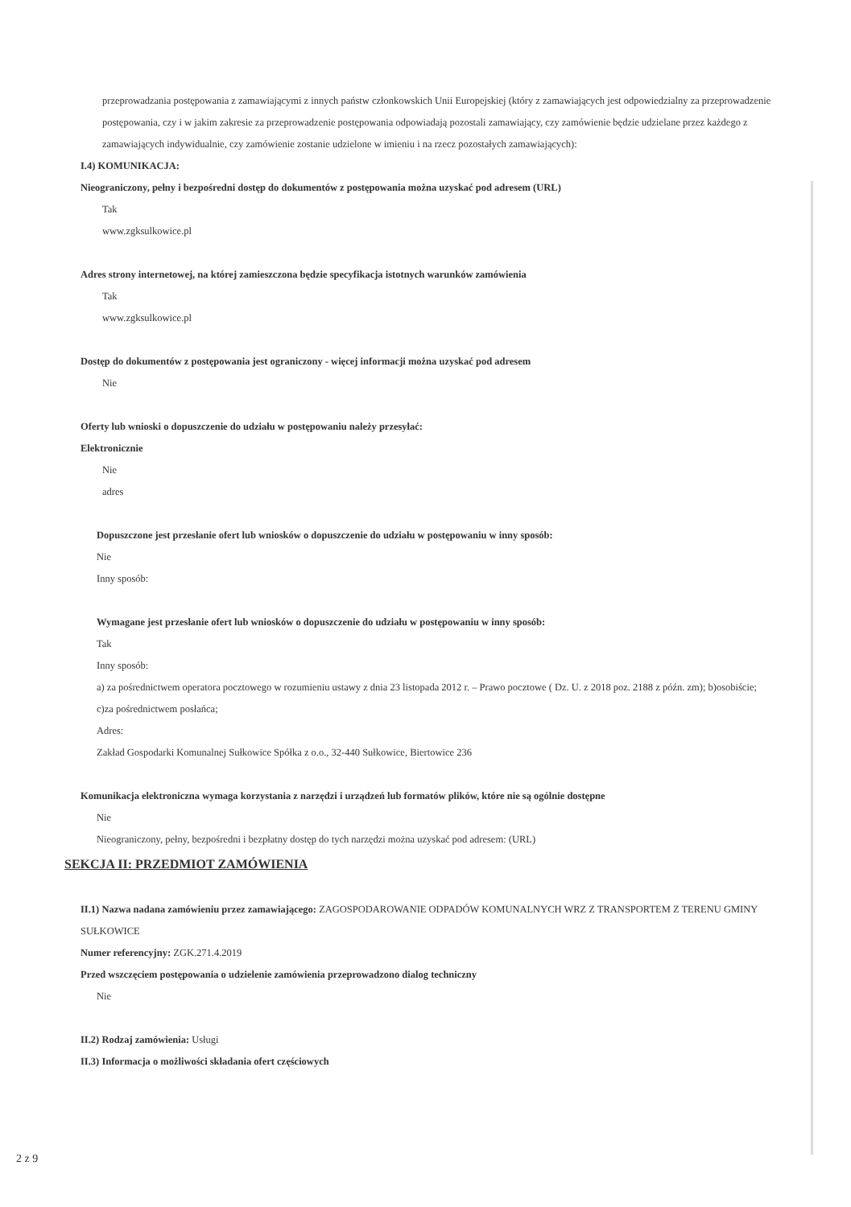przeprowadzania postępowania z zamawiającymi z innych państw członkowskich Unii Europejskiej (który z zamawiających jest odpowiedzialny za przeprowadzenie postępowania, czy i w jakim zakresie za przeprowadzenie postępowania odpowiadają pozostali zamawiający, czy zamówienie będzie udzielane przez każdego z zamawiających indywidualnie, czy zamówienie zostanie udzielone w imieniu i na rzecz pozostałych zamawiających):
I.4) KOMUNIKACJA:
Nieograniczony, pełny i bezpośredni dostęp do dokumentów z postępowania można uzyskać pod adresem (URL)
Tak
www.zgksulkowice.pl
Adres strony internetowej, na której zamieszczona będzie specyfikacja istotnych warunków zamówienia
Tak
www.zgksulkowice.pl
Dostęp do dokumentów z postępowania jest ograniczony - więcej informacji można uzyskać pod adresem
Nie
Oferty lub wnioski o dopuszczenie do udziału w postępowaniu należy przesyłać:
Elektronicznie
Nie
adres
Dopuszczone jest przesłanie ofert lub wniosków o dopuszczenie do udziału w postępowaniu w inny sposób:
Nie
Inny sposób:
Wymagane jest przesłanie ofert lub wniosków o dopuszczenie do udziału w postępowaniu w inny sposób:
Tak
Inny sposób:
a) za pośrednictwem operatora pocztowego w rozumieniu ustawy z dnia 23 listopada 2012 r. – Prawo pocztowe ( Dz. U. z 2018 poz. 2188 z późn. zm); b)osobiście; c)za pośrednictwem posłańca;
Adres:
Zakład Gospodarki Komunalnej Sułkowice Spółka z o.o., 32-440 Sułkowice, Biertowice 236
Komunikacja elektroniczna wymaga korzystania z narzędzi i urządzeń lub formatów plików, które nie są ogólnie dostępne
Nie
Nieograniczony, pełny, bezpośredni i bezpłatny dostęp do tych narzędzi można uzyskać pod adresem: (URL)
SEKCJA II: PRZEDMIOT ZAMÓWIENIA
II.1) Nazwa nadana zamówieniu przez zamawiającego: ZAGOSPODAROWANIE ODPADÓW KOMUNALNYCH WRZ Z TRANSPORTEM Z TERENU GMINY SUŁKOWICE
Numer referencyjny: ZGK.271.4.2019
Przed wszczęciem postępowania o udzielenie zamówienia przeprowadzono dialog techniczny
Nie
II.2) Rodzaj zamówienia: Usługi
II.3) Informacja o możliwości składania ofert częściowych
2 z 9